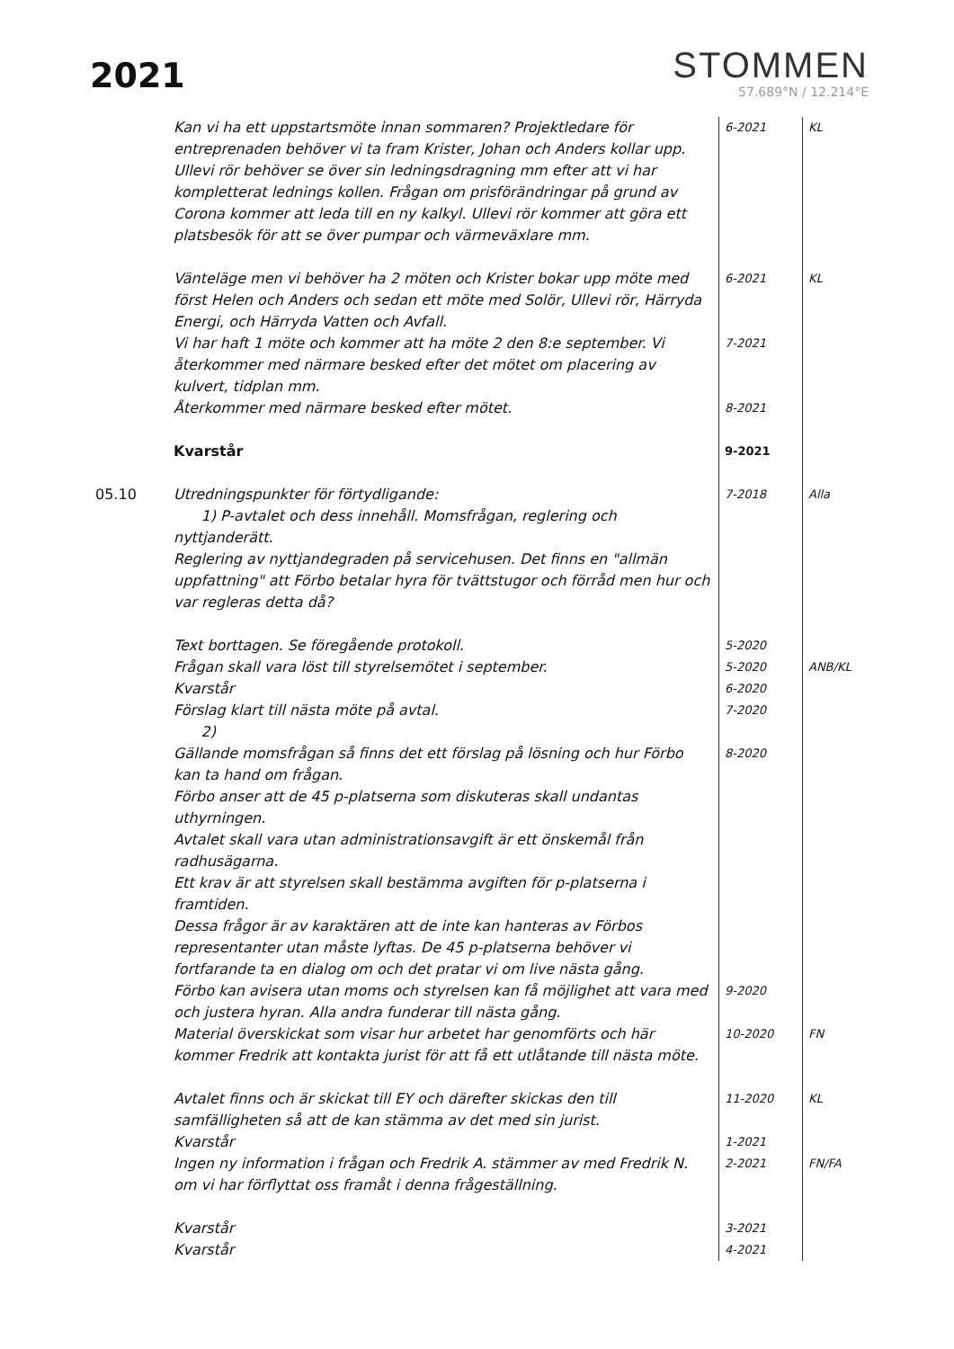2021
STOMMEN
57.689°N / 12.214°E
| | Kan vi ha ett uppstartsmöte innan sommaren? Projektledare för entreprenaden behöver vi ta fram Krister, Johan och Anders kollar upp. Ullevi rör behöver se över sin ledningsdragning mm efter att vi har kompletterat lednings kollen. Frågan om prisförändringar på grund av Corona kommer att leda till en ny kalkyl. Ullevi rör kommer att göra ett platsbesök för att se över pumpar och värmeväxlare mm. | 6-2021 | KL |
| | Vänteläge men vi behöver ha 2 möten och Krister bokar upp möte med först Helen och Anders och sedan ett möte med Solör, Ullevi rör, Härryda Energi, och Härryda Vatten och Avfall. | 6-2021 | KL |
| | Vi har haft 1 möte och kommer att ha möte 2 den 8:e september. Vi återkommer med närmare besked efter det mötet om placering av kulvert, tidplan mm. | 7-2021 | |
| | Återkommer med närmare besked efter mötet. | 8-2021 | |
| | Kvarstår | 9-2021 | |
| 05.10 | Utredningspunkter för förtydligande: 1) P-avtalet och dess innehåll. Momsfrågan, reglering och nyttjanderätt. Reglering av nyttjandegraden på servicehusen. Det finns en "allmän uppfattning" att Förbo betalar hyra för tvättstugor och förråd men hur och var regleras detta då? | 7-2018 | Alla |
| | Text borttagen. Se föregående protokoll. | 5-2020 | |
| | Frågan skall vara löst till styrelsemötet i september. | 5-2020 | ANB/KL |
| | Kvarstår | 6-2020 | |
| | Förslag klart till nästa möte på avtal. 2) | 7-2020 | |
| | Gällande momsfrågan så finns det ett förslag på lösning och hur Förbo kan ta hand om frågan. Förbo anser att de 45 p-platserna som diskuteras skall undantas uthyrningen. Avtalet skall vara utan administrationsavgift är ett önskemål från radhusägarna. Ett krav är att styrelsen skall bestämma avgiften för p-platserna i framtiden. Dessa frågor är av karaktären att de inte kan hanteras av Förbos representanter utan måste lyftas. De 45 p-platserna behöver vi fortfarande ta en dialog om och det pratar vi om live nästa gång. | 8-2020 | |
| | Förbo kan avisera utan moms och styrelsen kan få möjlighet att vara med och justera hyran. Alla andra funderar till nästa gång. | 9-2020 | |
| | Material överskickat som visar hur arbetet har genomförts och här kommer Fredrik att kontakta jurist för att få ett utlåtande till nästa möte. | 10-2020 | FN |
| | Avtalet finns och är skickat till EY och därefter skickas den till samfälligheten så att de kan stämma av det med sin jurist. | 11-2020 | KL |
| | Kvarstår | 1-2021 | |
| | Ingen ny information i frågan och Fredrik A. stämmer av med Fredrik N. om vi har förflyttat oss framåt i denna frågeställning. | 2-2021 | FN/FA |
| | Kvarstår | 3-2021 | |
| | Kvarstår | 4-2021 | |